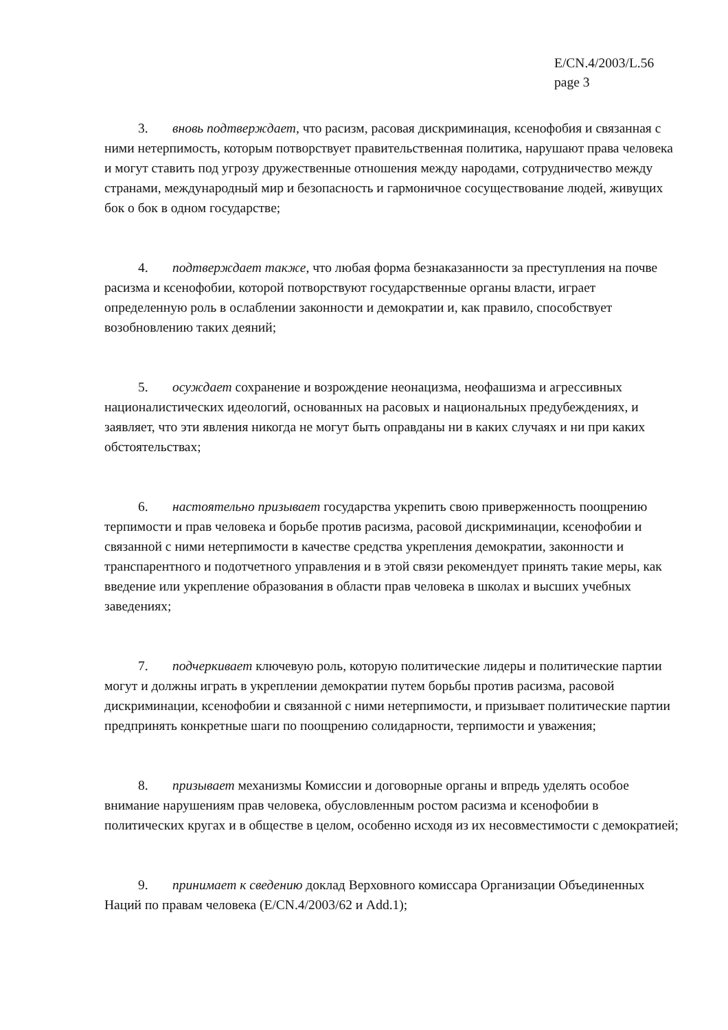E/CN.4/2003/L.56
page 3
3. вновь подтверждает, что расизм, расовая дискриминация, ксенофобия и связанная с ними нетерпимость, которым потворствует правительственная политика, нарушают права человека и могут ставить под угрозу дружественные отношения между народами, сотрудничество между странами, международный мир и безопасность и гармоничное сосуществование людей, живущих бок о бок в одном государстве;
4. подтверждает также, что любая форма безнаказанности за преступления на почве расизма и ксенофобии, которой потворствуют государственные органы власти, играет определенную роль в ослаблении законности и демократии и, как правило, способствует возобновлению таких деяний;
5. осуждает сохранение и возрождение неонацизма, неофашизма и агрессивных националистических идеологий, основанных на расовых и национальных предубеждениях, и заявляет, что эти явления никогда не могут быть оправданы ни в каких случаях и ни при каких обстоятельствах;
6. настоятельно призывает государства укрепить свою приверженность поощрению терпимости и прав человека и борьбе против расизма, расовой дискриминации, ксенофобии и связанной с ними нетерпимости в качестве средства укрепления демократии, законности и транспарентного и подотчетного управления и в этой связи рекомендует принять такие меры, как введение или укрепление образования в области прав человека в школах и высших учебных заведениях;
7. подчеркивает ключевую роль, которую политические лидеры и политические партии могут и должны играть в укреплении демократии путем борьбы против расизма, расовой дискриминации, ксенофобии и связанной с ними нетерпимости, и призывает политические партии предпринять конкретные шаги по поощрению солидарности, терпимости и уважения;
8. призывает механизмы Комиссии и договорные органы и впредь уделять особое внимание нарушениям прав человека, обусловленным ростом расизма и ксенофобии в политических кругах и в обществе в целом, особенно исходя из их несовместимости с демократией;
9. принимает к сведению доклад Верховного комиссара Организации Объединенных Наций по правам человека (E/CN.4/2003/62 и Add.1);